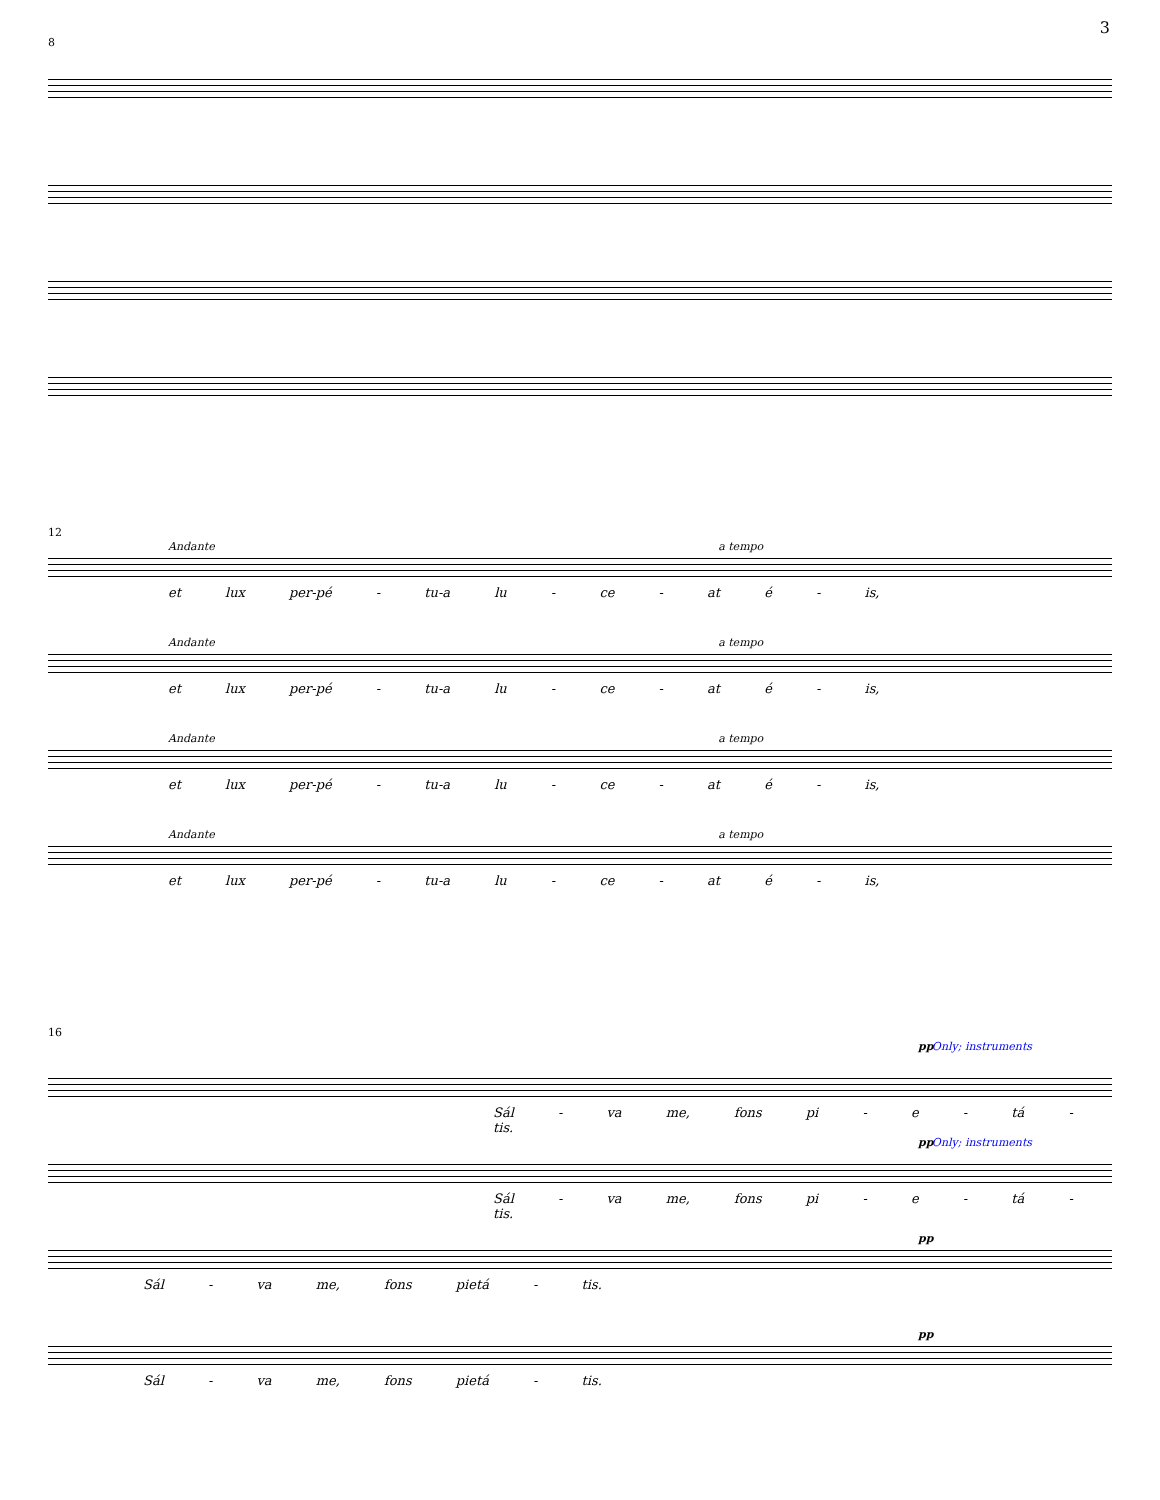3
8
12
Andante a tempo
et lux per-pé - tu-a lu - ce - at é - is,
Andante a tempo
et lux per-pé - tu-a lu - ce - at é - is,
Andante a tempo
et lux per-pé - tu-a lu - ce - at é - is,
Andante a tempo
et lux per-pé - tu-a lu - ce - at é - is,
16
Only; instruments
pp
Sál - va me, fons pi - e - tá - tis.
Only; instruments
pp
Sál - va me, fons pi - e - tá - tis.
pp
Sál - va me, fons pietá - tis.
pp
Sál - va me, fons pietá - tis.